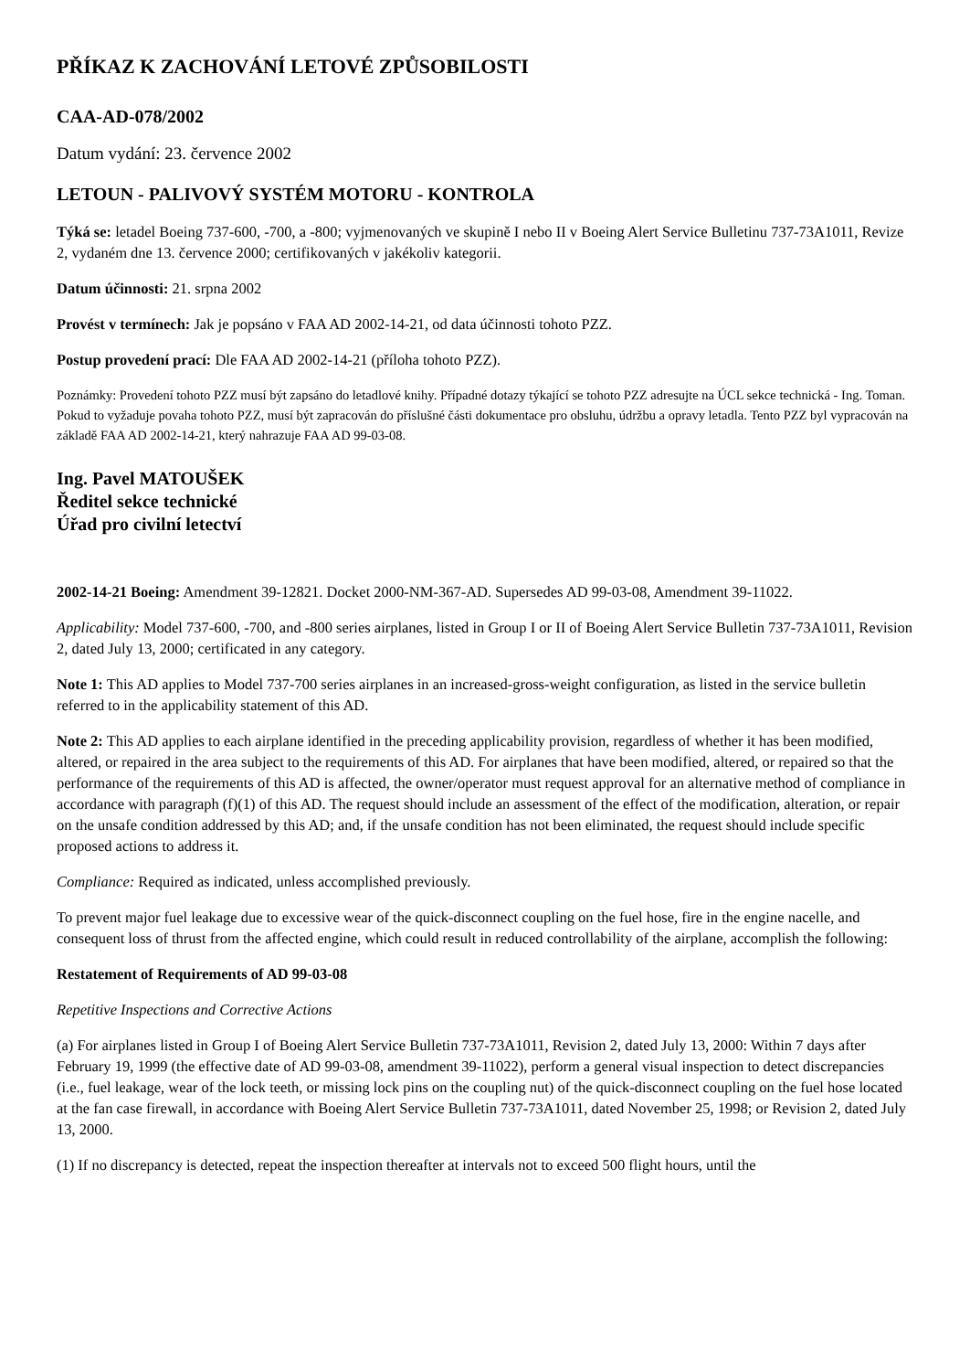PŘÍKAZ K ZACHOVÁNÍ LETOVÉ ZPŮSOBILOSTI
CAA-AD-078/2002
Datum vydání: 23. července 2002
LETOUN - PALIVOVÝ SYSTÉM MOTORU - KONTROLA
Týká se: letadel Boeing 737-600, -700, a -800; vyjmenovaných ve skupině I nebo II v Boeing Alert Service Bulletinu 737-73A1011, Revize 2, vydaném dne 13. července 2000; certifikovaných v jakékoliv kategorii.
Datum účinnosti: 21. srpna 2002
Provést v termínech: Jak je popsáno v FAA AD 2002-14-21, od data účinnosti tohoto PZZ.
Postup provedení prací: Dle FAA AD 2002-14-21 (příloha tohoto PZZ).
Poznámky: Provedení tohoto PZZ musí být zapsáno do letadlové knihy. Případné dotazy týkající se tohoto PZZ adresujte na ÚCL sekce technická - Ing. Toman. Pokud to vyžaduje povaha tohoto PZZ, musí být zapracován do příslušné části dokumentace pro obsluhu, údržbu a opravy letadla. Tento PZZ byl vypracován na základě FAA AD 2002-14-21, který nahrazuje FAA AD 99-03-08.
Ing. Pavel MATOUŠEK
Ředitel sekce technické
Úřad pro civilní letectví
2002-14-21 Boeing: Amendment 39-12821. Docket 2000-NM-367-AD. Supersedes AD 99-03-08, Amendment 39-11022.
Applicability: Model 737-600, -700, and -800 series airplanes, listed in Group I or II of Boeing Alert Service Bulletin 737-73A1011, Revision 2, dated July 13, 2000; certificated in any category.
Note 1: This AD applies to Model 737-700 series airplanes in an increased-gross-weight configuration, as listed in the service bulletin referred to in the applicability statement of this AD.
Note 2: This AD applies to each airplane identified in the preceding applicability provision, regardless of whether it has been modified, altered, or repaired in the area subject to the requirements of this AD. For airplanes that have been modified, altered, or repaired so that the performance of the requirements of this AD is affected, the owner/operator must request approval for an alternative method of compliance in accordance with paragraph (f)(1) of this AD. The request should include an assessment of the effect of the modification, alteration, or repair on the unsafe condition addressed by this AD; and, if the unsafe condition has not been eliminated, the request should include specific proposed actions to address it.
Compliance: Required as indicated, unless accomplished previously.
To prevent major fuel leakage due to excessive wear of the quick-disconnect coupling on the fuel hose, fire in the engine nacelle, and consequent loss of thrust from the affected engine, which could result in reduced controllability of the airplane, accomplish the following:
Restatement of Requirements of AD 99-03-08
Repetitive Inspections and Corrective Actions
(a) For airplanes listed in Group I of Boeing Alert Service Bulletin 737-73A1011, Revision 2, dated July 13, 2000: Within 7 days after February 19, 1999 (the effective date of AD 99-03-08, amendment 39-11022), perform a general visual inspection to detect discrepancies (i.e., fuel leakage, wear of the lock teeth, or missing lock pins on the coupling nut) of the quick-disconnect coupling on the fuel hose located at the fan case firewall, in accordance with Boeing Alert Service Bulletin 737-73A1011, dated November 25, 1998; or Revision 2, dated July 13, 2000.
(1) If no discrepancy is detected, repeat the inspection thereafter at intervals not to exceed 500 flight hours, until the